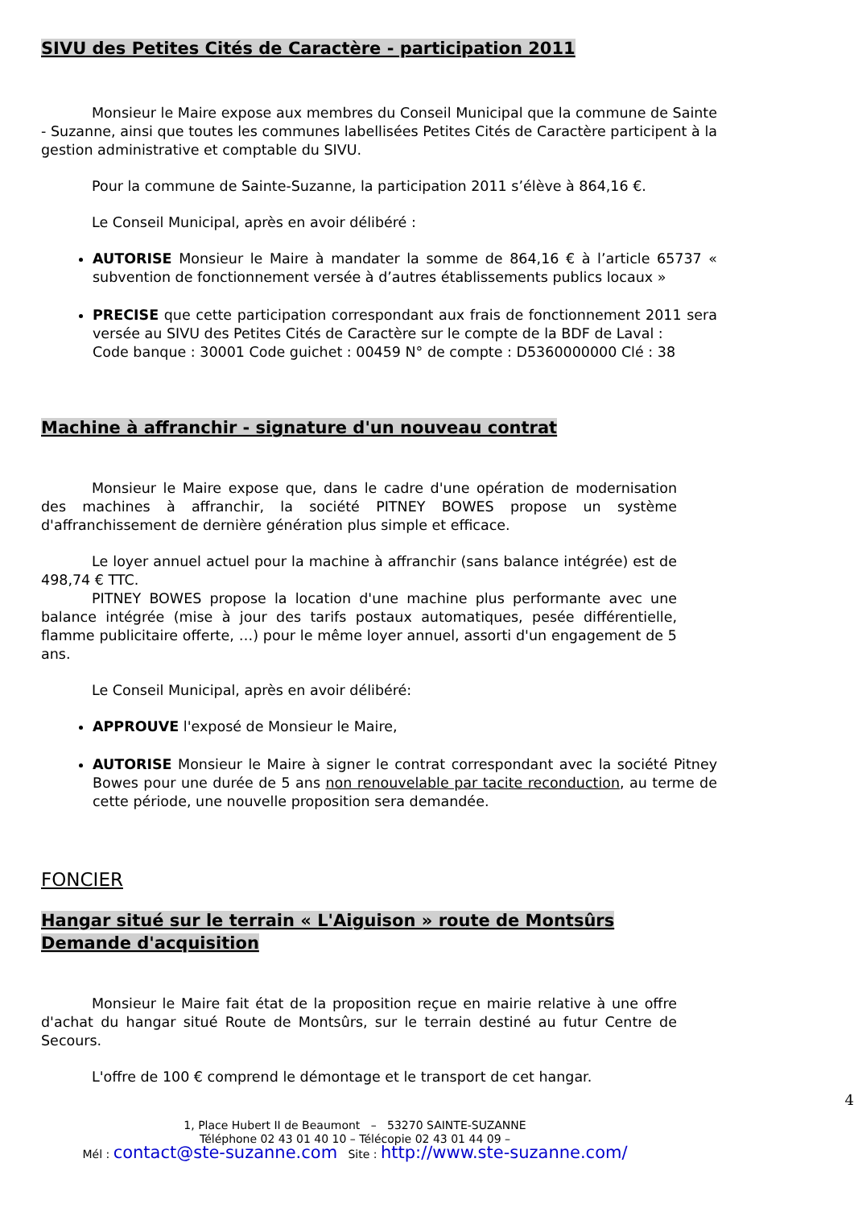SIVU des Petites Cités de Caractère - participation 2011
Monsieur le Maire expose aux membres du Conseil Municipal que la commune de Sainte - Suzanne, ainsi que toutes les communes labellisées Petites Cités de Caractère participent à la gestion administrative et comptable du SIVU.
Pour la commune de Sainte-Suzanne, la participation 2011 s’élève à 864,16 €.
Le Conseil Municipal, après en avoir délibéré :
AUTORISE Monsieur le Maire à mandater la somme de 864,16 € à l’article 65737 « subvention de fonctionnement versée à d’autres établissements publics locaux »
PRECISE que cette participation correspondant aux frais de fonctionnement 2011 sera versée au SIVU des Petites Cités de Caractère sur le compte de la BDF de Laval :
Code banque : 30001 Code guichet : 00459 N° de compte : D5360000000 Clé : 38
Machine à affranchir - signature d'un nouveau contrat
Monsieur le Maire expose que, dans le cadre d'une opération de modernisation des machines à affranchir, la société PITNEY BOWES propose un système d'affranchissement de dernière génération plus simple et efficace.
Le loyer annuel actuel pour la machine à affranchir (sans balance intégrée) est de 498,74 € TTC.
PITNEY BOWES propose la location d'une machine plus performante avec une balance intégrée (mise à jour des tarifs postaux automatiques, pesée différentielle, flamme publicitaire offerte, …) pour le même loyer annuel, assorti d'un engagement de 5 ans.
Le Conseil Municipal, après en avoir délibéré:
APPROUVE l'exposé de Monsieur le Maire,
AUTORISE Monsieur le Maire à signer le contrat correspondant avec la société Pitney Bowes pour une durée de 5 ans non renouvelable par tacite reconduction, au terme de cette période, une nouvelle proposition sera demandée.
FONCIER
Hangar situé sur le terrain « L'Aiguison » route de Montsûrs
Demande d'acquisition
Monsieur le Maire fait état de la proposition reçue en mairie relative à une offre d'achat du hangar situé Route de Montsûrs, sur le terrain destiné au futur Centre de Secours.
L'offre de 100 € comprend le démontage et le transport de cet hangar.
1, Place Hubert II de Beaumont – 53270 SAINTE-SUZANNE
Téléphone 02 43 01 40 10 – Télécopie 02 43 01 44 09 –
Mél : contact@ste-suzanne.com Site : http://www.ste-suzanne.com/
4